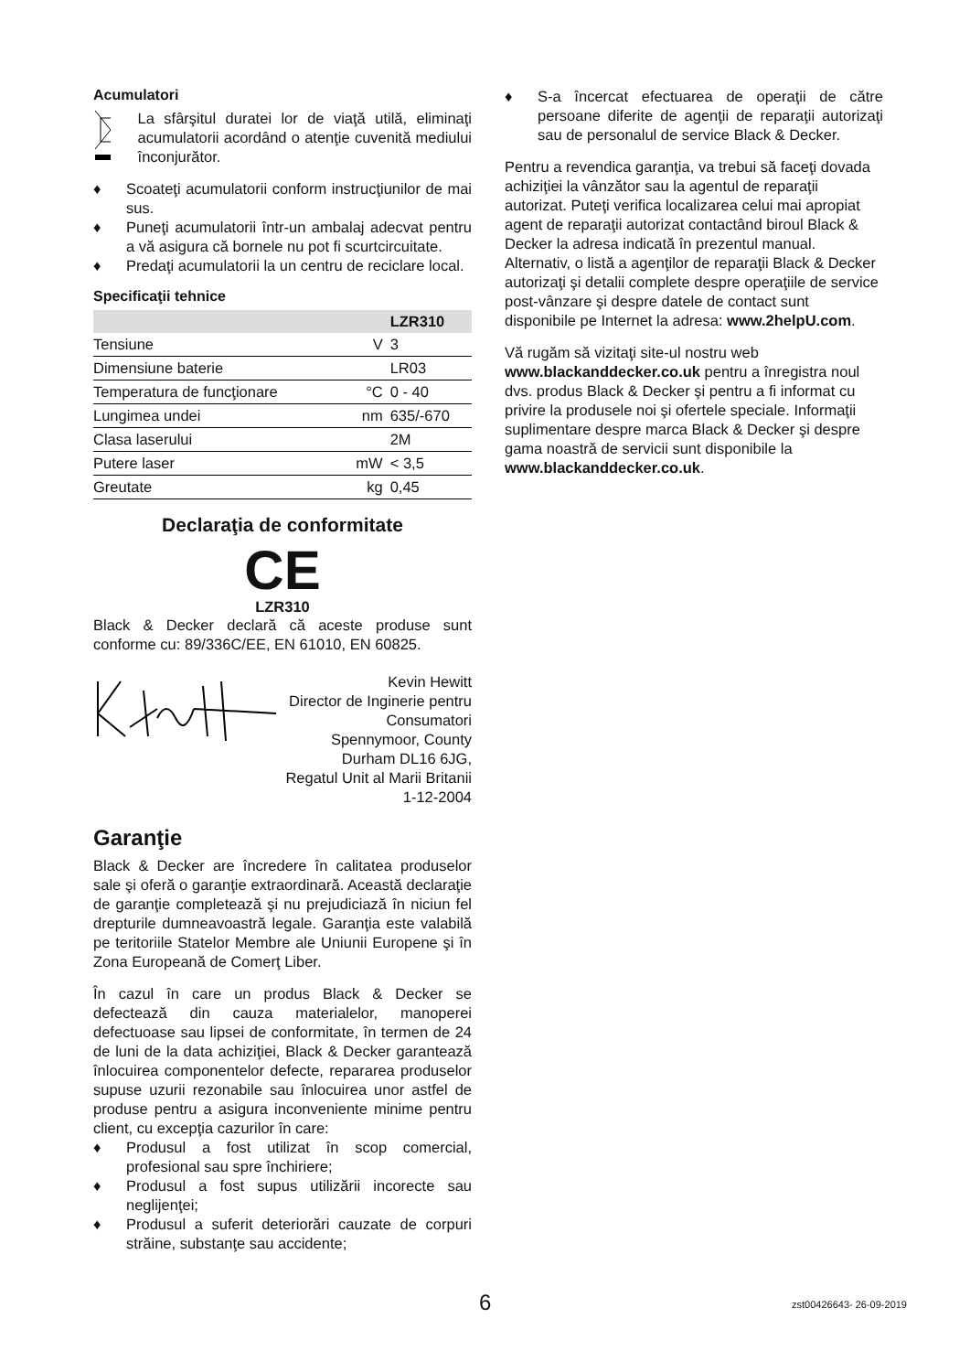Acumulatori
La sfârşitul duratei lor de viaţă utilă, eliminaţi acumulatorii acordând o atenţie cuvenită mediului înconjurător.
♦ Scoateţi acumulatorii conform instrucţiunilor de mai sus.
♦ Puneţi acumulatorii într-un ambalaj adecvat pentru a vă asigura că bornele nu pot fi scurtcircuitate.
♦ Predaţi acumulatorii la un centru de reciclare local.
Specificaţii tehnice
| | | LZR310 |
| --- | --- | --- |
| Tensiune | V | 3 |
| Dimensiune baterie | | LR03 |
| Temperatura de funcţionare | °C | 0 - 40 |
| Lungimea undei | nm | 635/-670 |
| Clasa laserului | | 2M |
| Putere laser | mW | < 3,5 |
| Greutate | kg | 0,45 |
Declaraţia de conformitate
CE
LZR310
Black & Decker declară că aceste produse sunt conforme cu: 89/336C/EE, EN 61010, EN 60825.
Kevin Hewitt
Director de Inginerie pentru
Consumatori
Spennymoor, County
Durham DL16 6JG,
Regatul Unit al Marii Britanii
1-12-2004
Garanţie
Black & Decker are încredere în calitatea produselor sale şi oferă o garanţie extraordinară. Această declaraţie de garanţie completează şi nu prejudiciază în niciun fel drepturile dumneavoastră legale. Garanţia este valabilă pe teritoriile Statelor Membre ale Uniunii Europene şi în Zona Europeană de Comerţ Liber.
În cazul în care un produs Black & Decker se defectează din cauza materialelor, manoperei defectuoase sau lipsei de conformitate, în termen de 24 de luni de la data achiziţiei, Black & Decker garantează înlocuirea componentelor defecte, repararea produselor supuse uzurii rezonabile sau înlocuirea unor astfel de produse pentru a asigura inconveniente minime pentru client, cu excepţia cazurilor în care:
♦ Produsul a fost utilizat în scop comercial, profesional sau spre închiriere;
♦ Produsul a fost supus utilizării incorecte sau neglijenţei;
♦ Produsul a suferit deteriorări cauzate de corpuri străine, substanţe sau accidente;
♦ S-a încercat efectuarea de operaţii de către persoane diferite de agenţii de reparaţii autorizaţi sau de personalul de service Black & Decker.
Pentru a revendica garanţia, va trebui să faceţi dovada achiziţiei la vânzător sau la agentul de reparaţii autorizat. Puteţi verifica localizarea celui mai apropiat agent de reparaţii autorizat contactând biroul Black & Decker la adresa indicată în prezentul manual. Alternativ, o listă a agenţilor de reparaţii Black & Decker autorizaţi şi detalii complete despre operaţiile de service post-vânzare şi despre datele de contact sunt disponibile pe Internet la adresa: www.2helpU.com.
Vă rugăm să vizitaţi site-ul nostru web www.blackanddecker.co.uk pentru a înregistra noul dvs. produs Black & Decker şi pentru a fi informat cu privire la produsele noi şi ofertele speciale. Informaţii suplimentare despre marca Black & Decker şi despre gama noastră de servicii sunt disponibile la www.blackanddecker.co.uk.
6 zst00426643- 26-09-2019